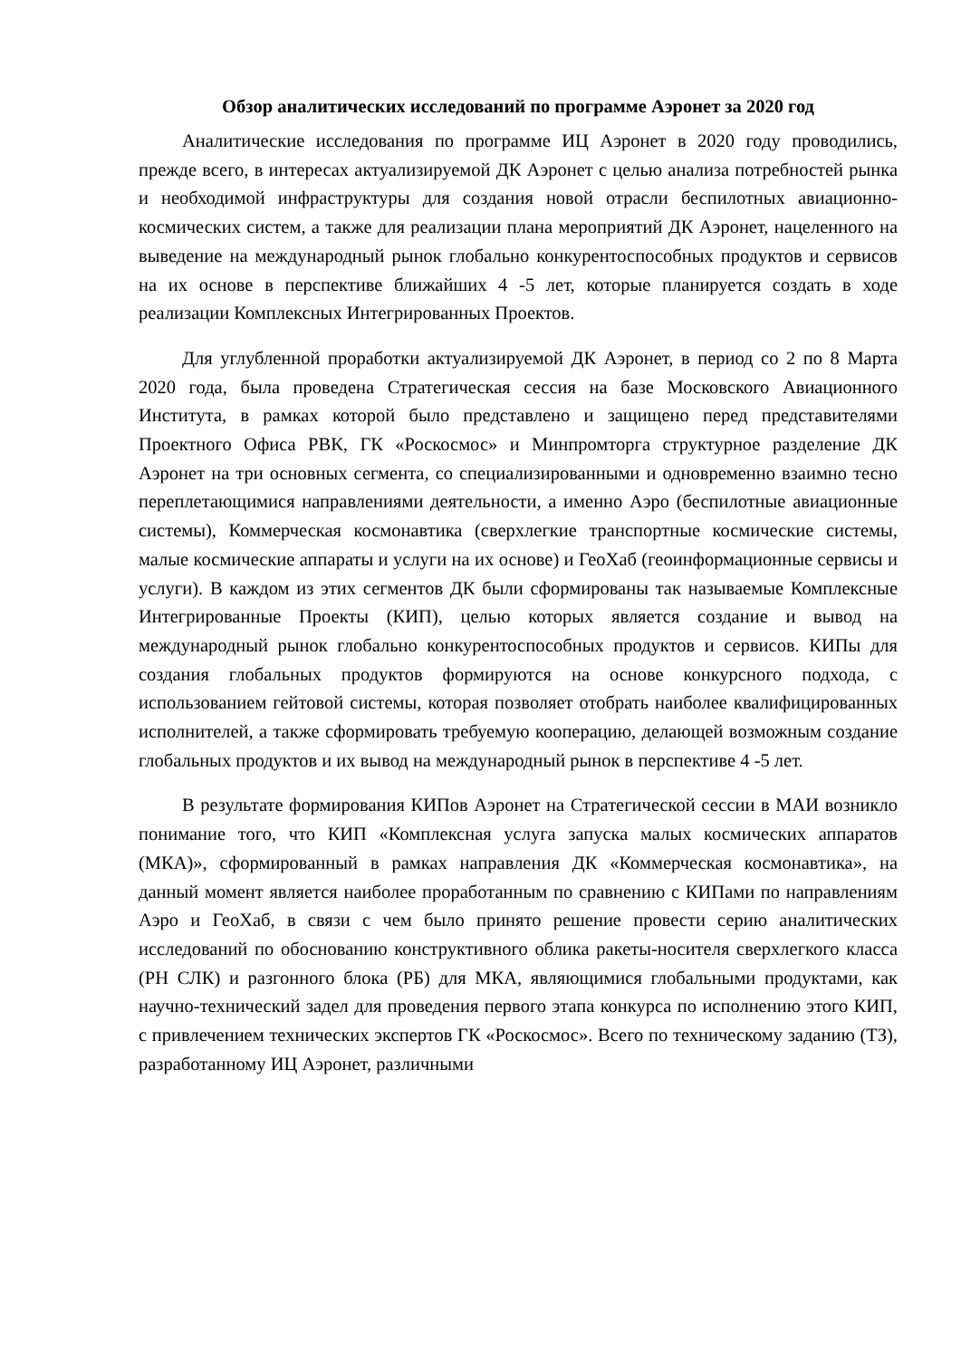Обзор аналитических исследований по программе Аэронет за 2020 год
Аналитические исследования по программе ИЦ Аэронет в 2020 году проводились, прежде всего, в интересах актуализируемой ДК Аэронет с целью анализа потребностей рынка и необходимой инфраструктуры для создания новой отрасли беспилотных авиационно-космических систем, а также для реализации плана мероприятий ДК Аэронет, нацеленного на выведение на международный рынок глобально конкурентоспособных продуктов и сервисов на их основе в перспективе ближайших 4 -5 лет, которые планируется создать в ходе реализации Комплексных Интегрированных Проектов.
Для углубленной проработки актуализируемой ДК Аэронет, в период со 2 по 8 Марта 2020 года, была проведена Стратегическая сессия на базе Московского Авиационного Института, в рамках которой было представлено и защищено перед представителями Проектного Офиса РВК, ГК «Роскосмос» и Минпромторга структурное разделение ДК Аэронет на три основных сегмента, со специализированными и одновременно взаимно тесно переплетающимися направлениями деятельности, а именно Аэро (беспилотные авиационные системы), Коммерческая космонавтика (сверхлегкие транспортные космические системы, малые космические аппараты и услуги на их основе) и ГеоХаб (геоинформационные сервисы и услуги). В каждом из этих сегментов ДК были сформированы так называемые Комплексные Интегрированные Проекты (КИП), целью которых является создание и вывод на международный рынок глобально конкурентоспособных продуктов и сервисов. КИПы для создания глобальных продуктов формируются на основе конкурсного подхода, с использованием гейтовой системы, которая позволяет отобрать наиболее квалифицированных исполнителей, а также сформировать требуемую кооперацию, делающей возможным создание глобальных продуктов и их вывод на международный рынок в перспективе 4 -5 лет.
В результате формирования КИПов Аэронет на Стратегической сессии в МАИ возникло понимание того, что КИП «Комплексная услуга запуска малых космических аппаратов (МКА)», сформированный в рамках направления ДК «Коммерческая космонавтика», на данный момент является наиболее проработанным по сравнению с КИПами по направлениям Аэро и ГеоХаб, в связи с чем было принято решение провести серию аналитических исследований по обоснованию конструктивного облика ракеты-носителя сверхлегкого класса (РН СЛК) и разгонного блока (РБ) для МКА, являющимися глобальными продуктами, как научно-технический задел для проведения первого этапа конкурса по исполнению этого КИП, с привлечением технических экспертов ГК «Роскосмос». Всего по техническому заданию (ТЗ), разработанному ИЦ Аэронет, различными